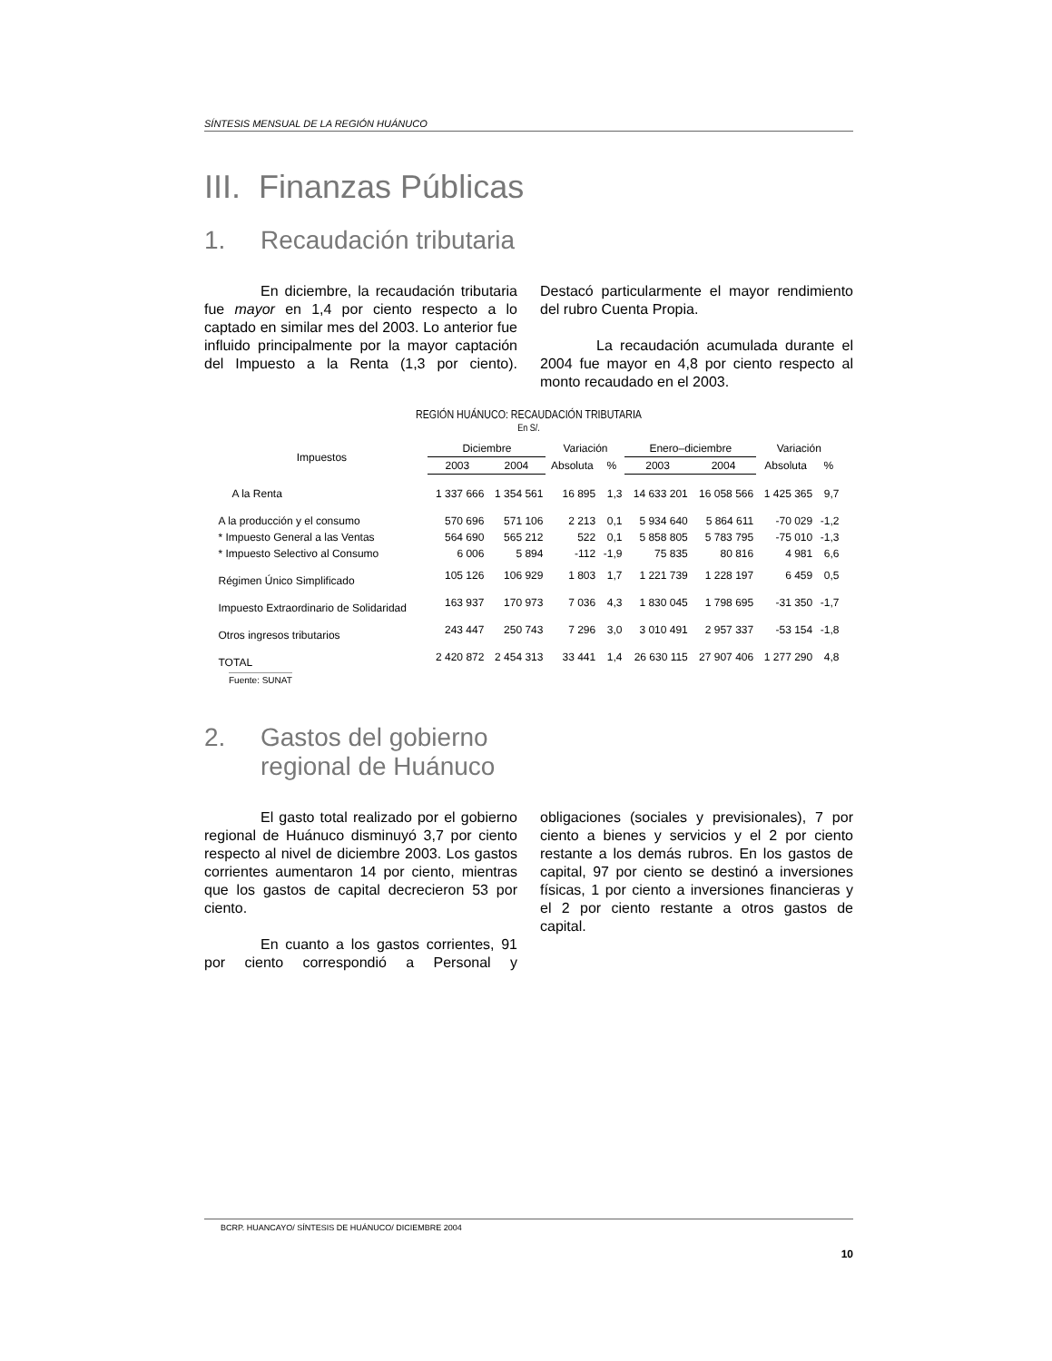SÍNTESIS MENSUAL DE LA REGIÓN HUÁNUCO
III. Finanzas Públicas
1. Recaudación tributaria
En diciembre, la recaudación tributaria fue mayor en 1,4 por ciento respecto a lo captado en similar mes del 2003. Lo anterior fue influido principalmente por la mayor captación del Impuesto a la Renta (1,3 por ciento). Destacó particularmente el mayor rendimiento del rubro Cuenta Propia.
La recaudación acumulada durante el 2004 fue mayor en 4,8 por ciento respecto al monto recaudado en el 2003.
REGIÓN HUÁNUCO: RECAUDACIÓN TRIBUTARIA
En S/.
| Impuestos | Diciembre | | Variación | | Enero–diciembre | | Variación | |
| --- | --- | --- | --- | --- | --- | --- | --- | --- |
| | 2003 | 2004 | Absoluta | % | 2003 | 2004 | Absoluta | % |
| A la Renta | 1 337 666 | 1 354 561 | 16 895 | 1,3 | 14 633 201 | 16 058 566 | 1 425 365 | 9,7 |
| A la producción y el consumo | 570 696 | 571 106 | 2 213 | 0,1 | 5 934 640 | 5 864 611 | -70 029 | -1,2 |
| * Impuesto General a las Ventas | 564 690 | 565 212 | 522 | 0,1 | 5 858 805 | 5 783 795 | -75 010 | -1,3 |
| * Impuesto Selectivo al Consumo | 6 006 | 5 894 | -112 | -1,9 | 75 835 | 80 816 | 4 981 | 6,6 |
| Régimen Único Simplificado | 105 126 | 106 929 | 1 803 | 1,7 | 1 221 739 | 1 228 197 | 6 459 | 0,5 |
| Impuesto Extraordinario de Solidaridad | 163 937 | 170 973 | 7 036 | 4,3 | 1 830 045 | 1 798 695 | -31 350 | -1,7 |
| Otros ingresos tributarios | 243 447 | 250 743 | 7 296 | 3,0 | 3 010 491 | 2 957 337 | -53 154 | -1,8 |
| TOTAL | 2 420 872 | 2 454 313 | 33 441 | 1,4 | 26 630 115 | 27 907 406 | 1 277 290 | 4,8 |
Fuente: SUNAT
2. Gastos del gobierno
regional de Huánuco
El gasto total realizado por el gobierno regional de Huánuco disminuyó 3,7 por ciento respecto al nivel de diciembre 2003. Los gastos corrientes aumentaron 14 por ciento, mientras que los gastos de capital decrecieron 53 por ciento.
En cuanto a los gastos corrientes, 91 por ciento correspondió a Personal y obligaciones (sociales y previsionales), 7 por ciento a bienes y servicios y el 2 por ciento restante a los demás rubros. En los gastos de capital, 97 por ciento se destinó a inversiones físicas, 1 por ciento a inversiones financieras y el 2 por ciento restante a otros gastos de capital.
BCRP. HUANCAYO/ SÍNTESIS DE HUÁNUCO/ DICIEMBRE 2004
10